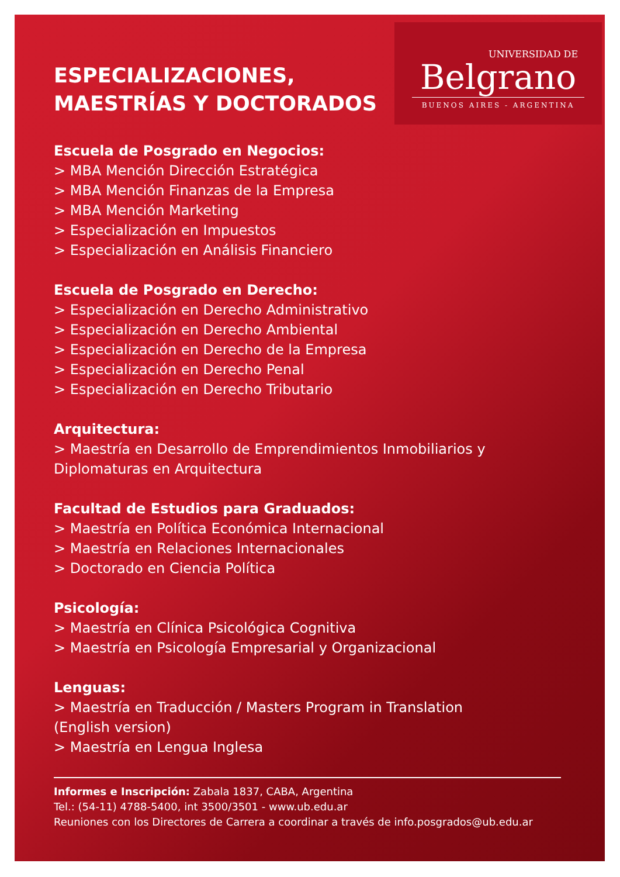UNIVERSIDAD DE
Belgrano
BUENOS AIRES - ARGENTINA
ESPECIALIZACIONES,
MAESTRÍAS Y DOCTORADOS
Escuela de Posgrado en Negocios:
> MBA Mención Dirección Estratégica
> MBA Mención Finanzas de la Empresa
> MBA Mención Marketing
> Especialización en Impuestos
> Especialización en Análisis Financiero
Escuela de Posgrado en Derecho:
> Especialización en Derecho Administrativo
> Especialización en Derecho Ambiental
> Especialización en Derecho de la Empresa
> Especialización en Derecho Penal
> Especialización en Derecho Tributario
Arquitectura:
> Maestría en Desarrollo de Emprendimientos Inmobiliarios y Diplomaturas en Arquitectura
Facultad de Estudios para Graduados:
> Maestría en Política Económica Internacional
> Maestría en Relaciones Internacionales
> Doctorado en Ciencia Política
Psicología:
> Maestría en Clínica Psicológica Cognitiva
> Maestría en Psicología Empresarial y Organizacional
Lenguas:
> Maestría en Traducción / Masters Program in Translation (English version)
> Maestría en Lengua Inglesa
Informes e Inscripción: Zabala 1837, CABA, Argentina
Tel.: (54-11) 4788-5400, int 3500/3501 - www.ub.edu.ar
Reuniones con los Directores de Carrera a coordinar a través de info.posgrados@ub.edu.ar